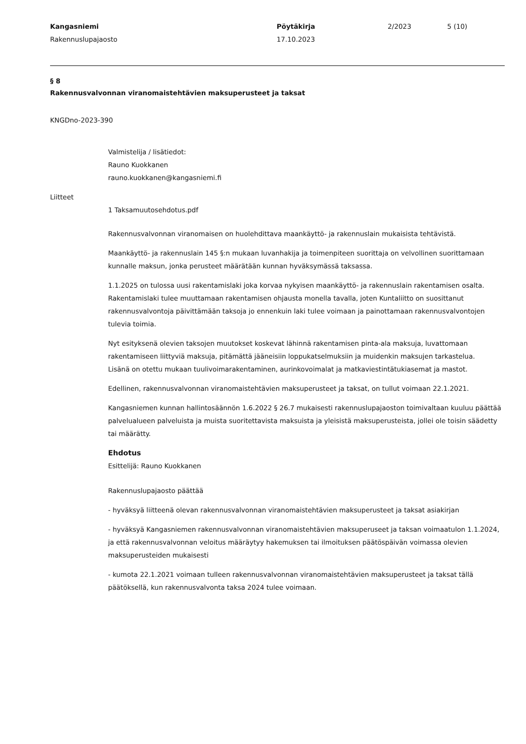Kangasniemi
Rakennuslupajaosto
Pöytäkirja
17.10.2023
2/2023 5 (10)
§ 8
Rakennusvalvonnan viranomaistehtävien maksuperusteet ja taksat
KNGDno-2023-390
Valmistelija / lisätiedot:
Rauno Kuokkanen
rauno.kuokkanen@kangasniemi.fi
Liitteet
1 Taksamuutosehdotus.pdf
Rakennusvalvonnan viranomaisen on huolehdittava maankäyttö- ja rakennuslain mukaisista tehtävistä.
Maankäyttö- ja rakennuslain 145 §:n mukaan luvanhakija ja toimenpiteen suorittaja on velvollinen suorittamaan kunnalle maksun, jonka perusteet määrätään kunnan hyväksymässä taksassa.
1.1.2025 on tulossa uusi rakentamislaki joka korvaa nykyisen maankäyttö- ja rakennuslain rakentamisen osalta.
Rakentamislaki tulee muuttamaan rakentamisen ohjausta monella tavalla, joten Kuntaliitto on suosittanut rakennusvalvontoja päivittämään taksoja jo ennenkuin laki tulee voimaan ja painottamaan rakennusvalvontojen tulevia toimia.
Nyt esityksenä olevien taksojen muutokset koskevat lähinnä rakentamisen pinta-ala maksuja, luvattomaan rakentamiseen liittyviä maksuja, pitämättä jääneisiin loppukatselmuksiin ja muidenkin maksujen tarkastelua.
Lisänä on otettu mukaan tuulivoimarakentaminen, aurinkovoimalat ja matkaviestintätukiasemat ja mastot.
Edellinen, rakennusvalvonnan viranomaistehtävien maksuperusteet ja taksat, on tullut voimaan 22.1.2021.
Kangasniemen kunnan hallintosäännön 1.6.2022 § 26.7 mukaisesti rakennuslupajaoston toimivaltaan kuuluu päättää palvelualueen palveluista ja muista suoritettavista maksuista ja yleisistä maksuperusteista, jollei ole toisin säädetty tai määrätty.
Ehdotus
Esittelijä: Rauno Kuokkanen
Rakennuslupajaosto päättää
- hyväksyä liitteenä olevan rakennusvalvonnan viranomaistehtävien maksuperusteet ja taksat asiakirjan
- hyväksyä Kangasniemen rakennusvalvonnan viranomaistehtävien maksuperuseet ja taksan voimaatulon 1.1.2024, ja että rakennusvalvonnan veloitus määräytyy hakemuksen tai ilmoituksen päätöspäivän voimassa olevien maksuperusteiden mukaisesti
- kumota 22.1.2021 voimaan tulleen rakennusvalvonnan viranomaistehtävien maksuperusteet ja taksat tällä päätöksellä, kun rakennusvalvonta taksa 2024 tulee voimaan.